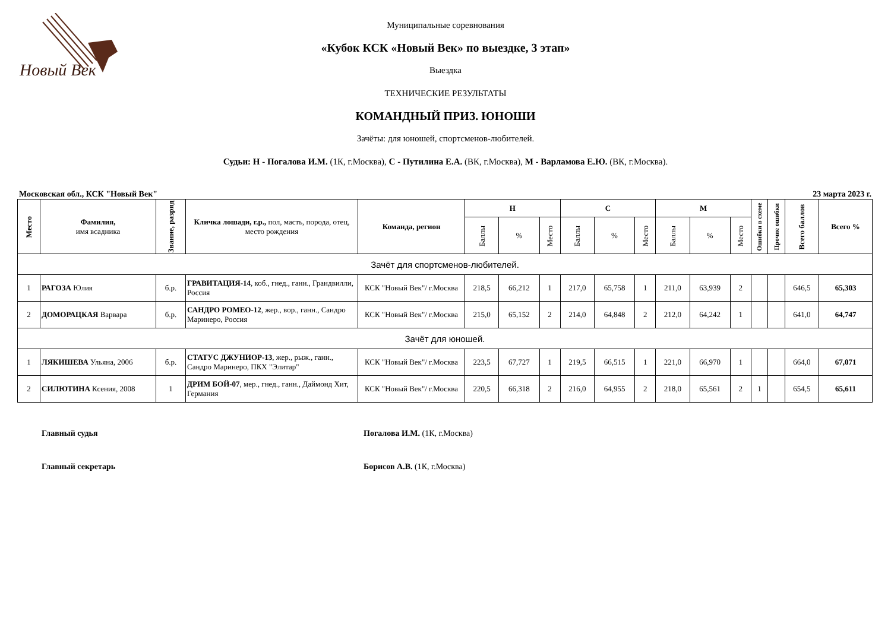Новый Век
Муниципальные соревнования
«Кубок КСК «Новый Век» по выездке, 3 этап»
Выездка
ТЕХНИЧЕСКИЕ РЕЗУЛЬТАТЫ
КОМАНДНЫЙ ПРИЗ. ЮНОШИ
Зачёты: для юношей, спортсменов-любителей.
Судьи: Н - Погалова И.М. (1К, г.Москва), С - Путилина Е.А. (ВК, г.Москва), М - Варламова Е.Ю. (ВК, г.Москва).
Московская обл., КСК "Новый Век" 23 марта 2023 г.
| Место | Фамилия, имя всадника | Звание, разряд | Кличка лошади, г.р., пол, масть, порода, отец, место рождения | Команда, регион | Н | | | С | | | М | | | Ошибки в схеме | Прочие ошибки | Всего баллов | Всего % |
| --- | --- | --- | --- | --- | --- | --- | --- | --- | --- | --- | --- | --- | --- | --- | --- | --- | --- |
| | | | | | Баллы | % | Место | Баллы | % | Место | Баллы | % | Место | | | | |
| Зачёт для спортсменов-любителей. | | | | | | | | | | | | | | | | | |
| 1 | РАГОЗА Юлия | б.р. | ГРАВИТАЦИЯ-14 , коб., гнед., ганн., Грандвилли, Россия | КСК "Новый Век"/ г.Москва | 218,5 | 66,212 | 1 | 217,0 | 65,758 | 1 | 211,0 | 63,939 | 2 | | | 646,5 | 65,303 |
| 2 | ДОМОРАЦКАЯ Варвара | б.р. | САНДРО РОМЕО-12 , жер., вор., ганн., Сандро Маринеро, Россия | КСК "Новый Век"/ г.Москва | 215,0 | 65,152 | 2 | 214,0 | 64,848 | 2 | 212,0 | 64,242 | 1 | | | 641,0 | 64,747 |
| Зачёт для юношей. | | | | | | | | | | | | | | | | | |
| 1 | ЛЯКИШЕВА Ульяна, 2006 | б.р. | СТАТУС ДЖУНИОР-13 , жер., рыж., ганн., Сандро Маринеро, ПКХ "Элитар" | КСК "Новый Век"/ г.Москва | 223,5 | 67,727 | 1 | 219,5 | 66,515 | 1 | 221,0 | 66,970 | 1 | | | 664,0 | 67,071 |
| 2 | СИЛЮТИНА Ксения, 2008 | 1 | ДРИМ БОЙ-07 , мер., гнед., ганн., Даймонд Хит, Германия | КСК "Новый Век"/ г.Москва | 220,5 | 66,318 | 2 | 216,0 | 64,955 | 2 | 218,0 | 65,561 | 2 | 1 | | 654,5 | 65,611 |
Главный судья Погалова И.М. (1К, г.Москва)
Главный секретарь Борисов А.В. (1К, г.Москва)